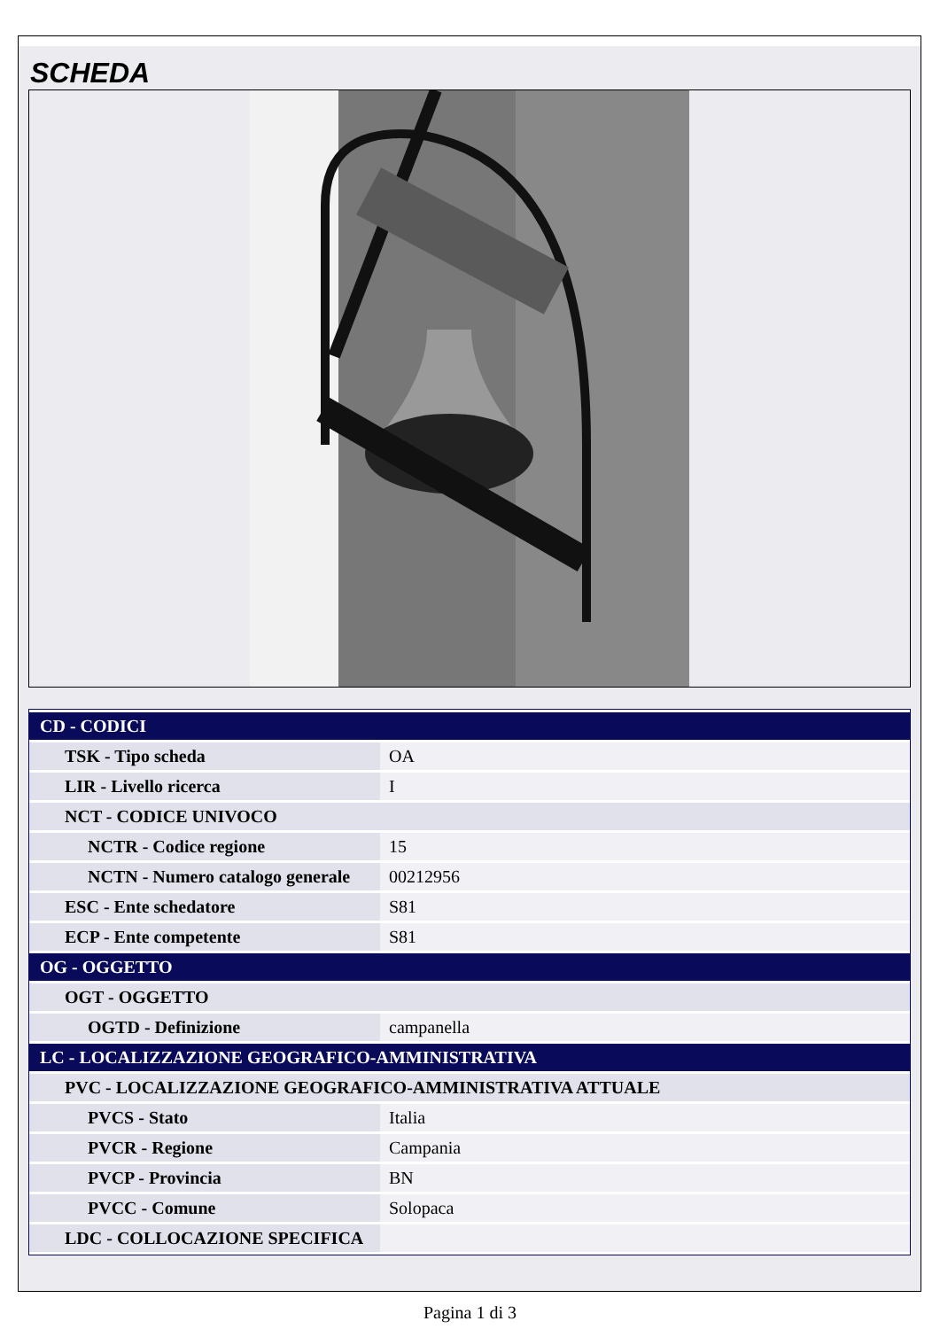SCHEDA
| CD - CODICI | |
| TSK - Tipo scheda | OA |
| LIR - Livello ricerca | I |
| NCT - CODICE UNIVOCO | |
| NCTR - Codice regione | 15 |
| NCTN - Numero catalogo generale | 00212956 |
| ESC - Ente schedatore | S81 |
| ECP - Ente competente | S81 |
| OG - OGGETTO | |
| OGT - OGGETTO | |
| OGTD - Definizione | campanella |
| LC - LOCALIZZAZIONE GEOGRAFICO-AMMINISTRATIVA | |
| PVC - LOCALIZZAZIONE GEOGRAFICO-AMMINISTRATIVA ATTUALE | |
| PVCS - Stato | Italia |
| PVCR - Regione | Campania |
| PVCP - Provincia | BN |
| PVCC - Comune | Solopaca |
| LDC - COLLOCAZIONE SPECIFICA | |
Pagina 1 di 3